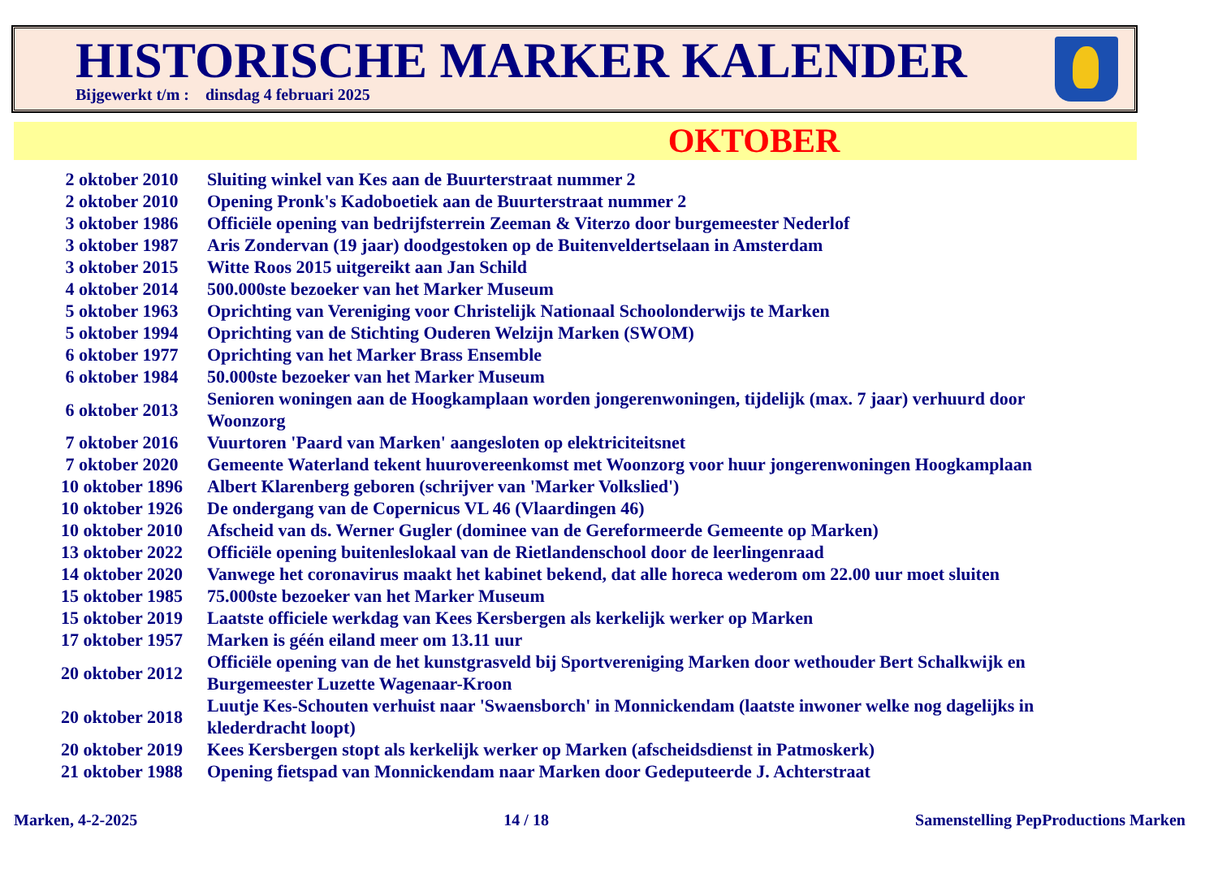HISTORISCHE MARKER KALENDER
Bijgewerkt t/m : dinsdag 4 februari 2025
OKTOBER
| 2 oktober 2010 | Sluiting winkel van Kes aan de Buurterstraat nummer 2 |
| 2 oktober 2010 | Opening Pronk's Kadoboetiek aan de Buurterstraat nummer 2 |
| 3 oktober 1986 | Officiële opening van bedrijfsterrein Zeeman & Viterzo door burgemeester Nederlof |
| 3 oktober 1987 | Aris Zondervan (19 jaar) doodgestoken op de Buitenveldertselaan in Amsterdam |
| 3 oktober 2015 | Witte Roos 2015 uitgereikt aan Jan Schild |
| 4 oktober 2014 | 500.000ste bezoeker van het Marker Museum |
| 5 oktober 1963 | Oprichting van Vereniging voor Christelijk Nationaal Schoolonderwijs te Marken |
| 5 oktober 1994 | Oprichting van de Stichting Ouderen Welzijn Marken (SWOM) |
| 6 oktober 1977 | Oprichting van het Marker Brass Ensemble |
| 6 oktober 1984 | 50.000ste bezoeker van het Marker Museum |
| 6 oktober 2013 | Senioren woningen aan de Hoogkamplaan worden jongerenwoningen, tijdelijk (max. 7 jaar) verhuurd door Woonzorg |
| 7 oktober 2016 | Vuurtoren 'Paard van Marken' aangesloten op elektriciteitsnet |
| 7 oktober 2020 | Gemeente Waterland tekent huurovereenkomst met Woonzorg voor huur jongerenwoningen Hoogkamplaan |
| 10 oktober 1896 | Albert Klarenberg geboren (schrijver van 'Marker Volkslied') |
| 10 oktober 1926 | De ondergang van de Copernicus VL 46 (Vlaardingen 46) |
| 10 oktober 2010 | Afscheid van ds. Werner Gugler (dominee van de Gereformeerde Gemeente op Marken) |
| 13 oktober 2022 | Officiële opening buitenleslokaal van de Rietlandenschool door de leerlingenraad |
| 14 oktober 2020 | Vanwege het coronavirus maakt het kabinet bekend, dat alle horeca wederom om 22.00 uur moet sluiten |
| 15 oktober 1985 | 75.000ste bezoeker van het Marker Museum |
| 15 oktober 2019 | Laatste officiele werkdag van Kees Kersbergen als kerkelijk werker op Marken |
| 17 oktober 1957 | Marken is géén eiland meer om 13.11 uur |
| 20 oktober 2012 | Officiële opening van de het kunstgrasveld bij Sportvereniging Marken door wethouder Bert Schalkwijk en Burgemeester Luzette Wagenaar-Kroon |
| 20 oktober 2018 | Luutje Kes-Schouten verhuist naar 'Swaensborch' in Monnickendam (laatste inwoner welke nog dagelijks in klederdracht loopt) |
| 20 oktober 2019 | Kees Kersbergen stopt als kerkelijk werker op Marken (afscheidsdienst in Patmoskerk) |
| 21 oktober 1988 | Opening fietspad van Monnickendam naar Marken door Gedeputeerde J. Achterstraat |
Marken, 4-2-2025 14 / 18 Samenstelling PepProductions Marken